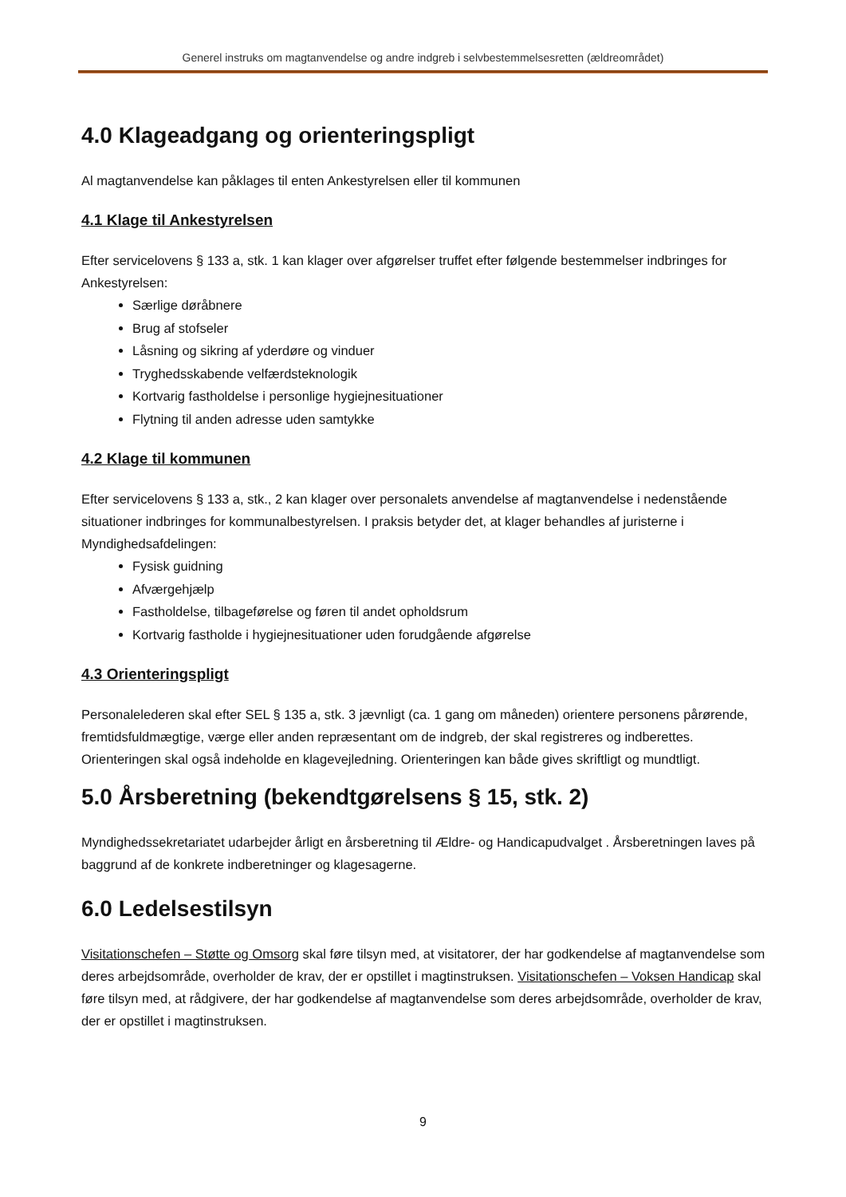Generel instruks om magtanvendelse og andre indgreb i selvbestemmelsesretten (ældreområdet)
4.0 Klageadgang og orienteringspligt
Al magtanvendelse kan påklages til enten Ankestyrelsen eller til kommunen
4.1 Klage til Ankestyrelsen
Efter servicelovens § 133 a, stk. 1 kan klager over afgørelser truffet efter følgende bestemmelser indbringes for Ankestyrelsen:
Særlige døråbnere
Brug af stofseler
Låsning og sikring af yderdøre og vinduer
Tryghedsskabende velfærdsteknologik
Kortvarig fastholdelse i personlige hygiejnesituationer
Flytning til anden adresse uden samtykke
4.2 Klage til kommunen
Efter servicelovens § 133 a, stk., 2 kan klager over personalets anvendelse af magtanvendelse i nedenstående situationer indbringes for kommunalbestyrelsen. I praksis betyder det, at klager behandles af juristerne i Myndighedsafdelingen:
Fysisk guidning
Afværgehjælp
Fastholdelse, tilbageførelse og føren til andet opholdsrum
Kortvarig fastholde i hygiejnesituationer uden forudgående afgørelse
4.3 Orienteringspligt
Personalelederen skal efter SEL § 135 a, stk. 3 jævnligt (ca. 1 gang om måneden) orientere personens pårørende, fremtidsfuldmægtige, værge eller anden repræsentant om de indgreb, der skal registreres og indberettes. Orienteringen skal også indeholde en klagevejledning. Orienteringen kan både gives skriftligt og mundtligt.
5.0 Årsberetning (bekendtgørelsens § 15, stk. 2)
Myndighedssekretariatet udarbejder årligt en årsberetning til Ældre- og Handicapudvalget . Årsberetningen laves på baggrund af de konkrete indberetninger og klagesagerne.
6.0 Ledelsestilsyn
Visitationschefen – Støtte og Omsorg skal føre tilsyn med, at visitatorer, der har godkendelse af magtanvendelse som deres arbejdsområde, overholder de krav, der er opstillet i magtinstruksen. Visitationschefen – Voksen Handicap skal føre tilsyn med, at rådgivere, der har godkendelse af magtanvendelse som deres arbejdsområde, overholder de krav, der er opstillet i magtinstruksen.
9